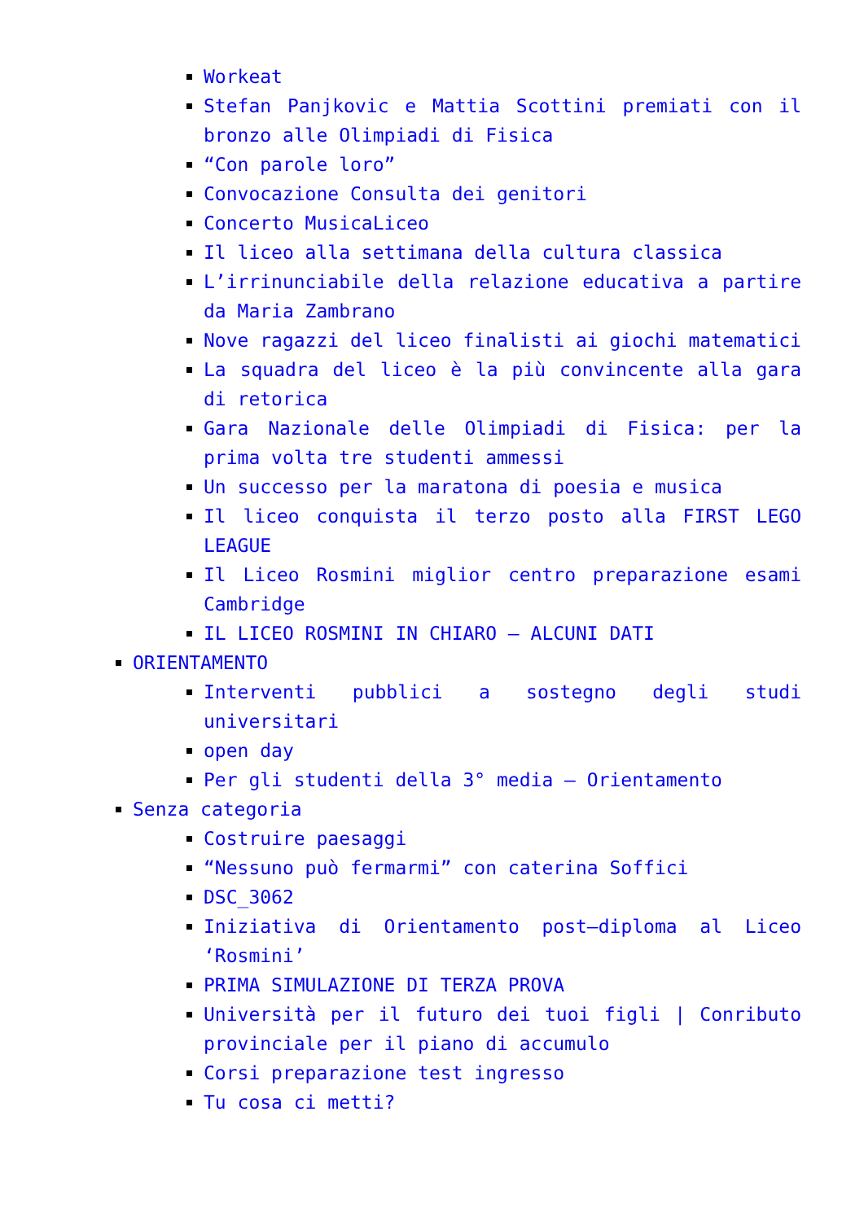Workeat
Stefan Panjkovic e Mattia Scottini premiati con il bronzo alle Olimpiadi di Fisica
“Con parole loro”
Convocazione Consulta dei genitori
Concerto MusicaLiceo
Il liceo alla settimana della cultura classica
L’irrinunciabile della relazione educativa a partire da Maria Zambrano
Nove ragazzi del liceo finalisti ai giochi matematici
La squadra del liceo è la più convincente alla gara di retorica
Gara Nazionale delle Olimpiadi di Fisica: per la prima volta tre studenti ammessi
Un successo per la maratona di poesia e musica
Il liceo conquista il terzo posto alla FIRST LEGO LEAGUE
Il Liceo Rosmini miglior centro preparazione esami Cambridge
IL LICEO ROSMINI IN CHIARO – ALCUNI DATI
ORIENTAMENTO
Interventi pubblici a sostegno degli studi universitari
open day
Per gli studenti della 3° media – Orientamento
Senza categoria
Costruire paesaggi
“Nessuno può fermarmi” con caterina Soffici
DSC_3062
Iniziativa di Orientamento post–diploma al Liceo ‘Rosmini’
PRIMA SIMULAZIONE DI TERZA PROVA
Università per il futuro dei tuoi figli | Conributo provinciale per il piano di accumulo
Corsi preparazione test ingresso
Tu cosa ci metti?